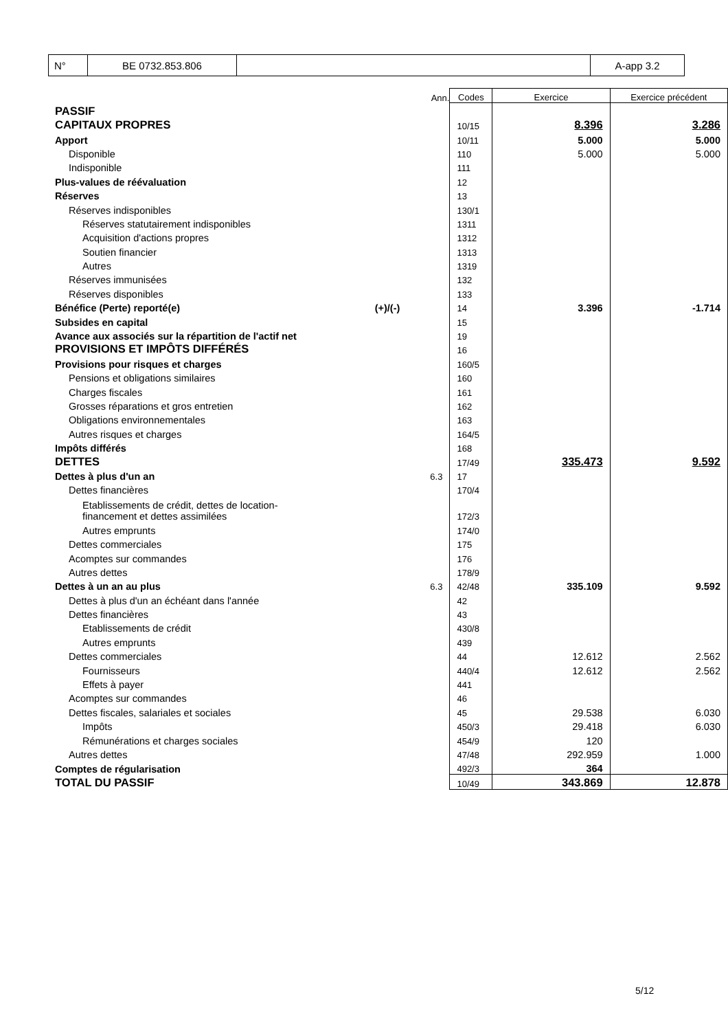| N° | BE 0732.853.806 | | A-app 3.2 |
| | | Ann. | Codes | Exercice | Exercice précédent |
| PASSIF | | | | | |
| CAPITAUX PROPRES | | | 10/15 | 8.396 | 3.286 |
| Apport | | | 10/11 | 5.000 | 5.000 |
| Disponible | | | 110 | 5.000 | 5.000 |
| Indisponible | | | 111 | | |
| Plus-values de réévaluation | | | 12 | | |
| Réserves | | | 13 | | |
| Réserves indisponibles | | | 130/1 | | |
| Réserves statutairement indisponibles | | | 1311 | | |
| Acquisition d'actions propres | | | 1312 | | |
| Soutien financier | | | 1313 | | |
| Autres | | | 1319 | | |
| Réserves immunisées | | | 132 | | |
| Réserves disponibles | | | 133 | | |
| Bénéfice (Perte) reporté(e) | (+)/(-) | | 14 | 3.396 | -1.714 |
| Subsides en capital | | | 15 | | |
| Avance aux associés sur la répartition de l'actif net | | | 19 | | |
| PROVISIONS ET IMPÔTS DIFFÉRÉS | | | 16 | | |
| Provisions pour risques et charges | | | 160/5 | | |
| Pensions et obligations similaires | | | 160 | | |
| Charges fiscales | | | 161 | | |
| Grosses réparations et gros entretien | | | 162 | | |
| Obligations environnementales | | | 163 | | |
| Autres risques et charges | | | 164/5 | | |
| Impôts différés | | | 168 | | |
| DETTES | | | 17/49 | 335.473 | 9.592 |
| Dettes à plus d'un an | | 6.3 | 17 | | |
| Dettes financières | | | 170/4 | | |
| Etablissements de crédit, dettes de location- financement et dettes assimilées | | | 172/3 | | |
| Autres emprunts | | | 174/0 | | |
| Dettes commerciales | | | 175 | | |
| Acomptes sur commandes | | | 176 | | |
| Autres dettes | | | 178/9 | | |
| Dettes à un an au plus | | 6.3 | 42/48 | 335.109 | 9.592 |
| Dettes à plus d'un an échéant dans l'année | | | 42 | | |
| Dettes financières | | | 43 | | |
| Etablissements de crédit | | | 430/8 | | |
| Autres emprunts | | | 439 | | |
| Dettes commerciales | | | 44 | 12.612 | 2.562 |
| Fournisseurs | | | 440/4 | 12.612 | 2.562 |
| Effets à payer | | | 441 | | |
| Acomptes sur commandes | | | 46 | | |
| Dettes fiscales, salariales et sociales | | | 45 | 29.538 | 6.030 |
| Impôts | | | 450/3 | 29.418 | 6.030 |
| Rémunérations et charges sociales | | | 454/9 | 120 | |
| Autres dettes | | | 47/48 | 292.959 | 1.000 |
| Comptes de régularisation | | | 492/3 | 364 | |
| TOTAL DU PASSIF | | | 10/49 | 343.869 | 12.878 |
5/12